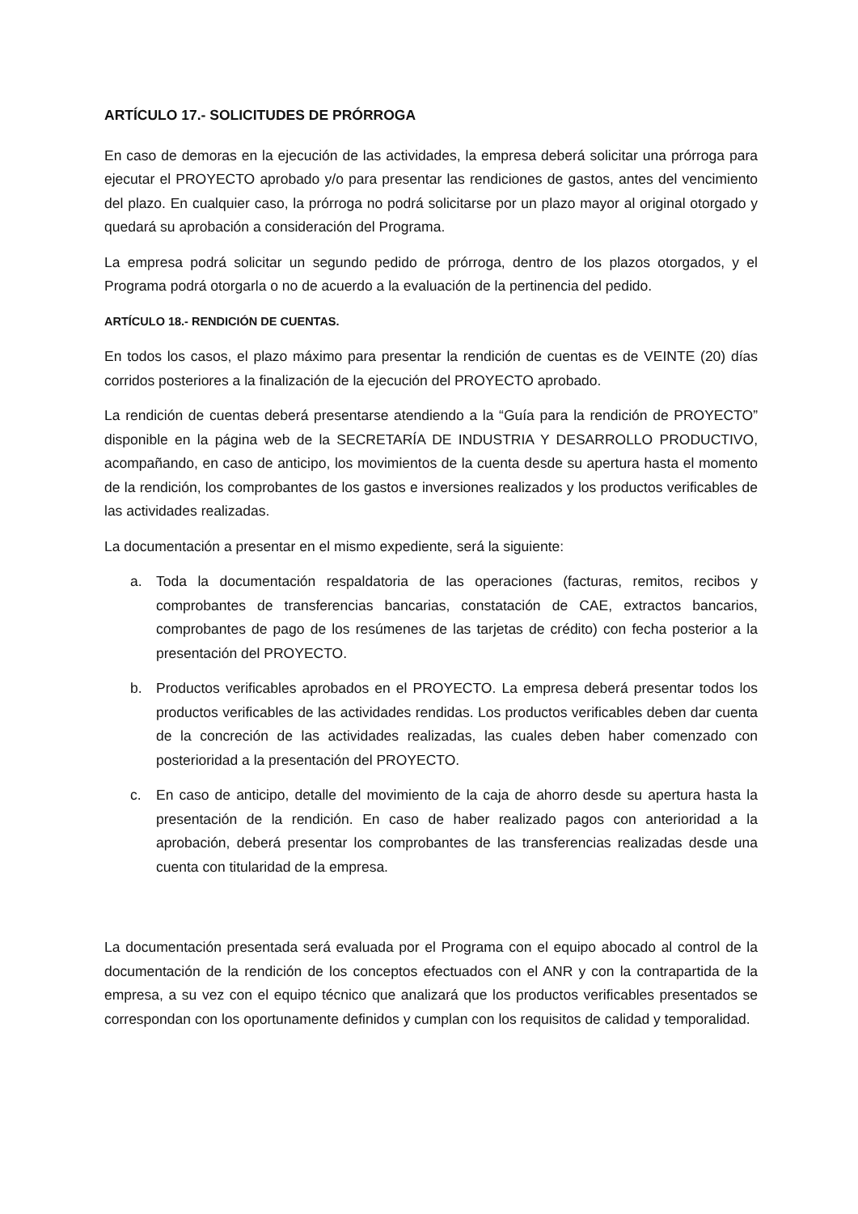ARTÍCULO 17.- SOLICITUDES DE PRÓRROGA
En caso de demoras en la ejecución de las actividades, la empresa deberá solicitar una prórroga para ejecutar el PROYECTO aprobado y/o para presentar las rendiciones de gastos, antes del vencimiento del plazo. En cualquier caso, la prórroga no podrá solicitarse por un plazo mayor al original otorgado y quedará su aprobación a consideración del Programa.
La empresa podrá solicitar un segundo pedido de prórroga, dentro de los plazos otorgados, y el Programa podrá otorgarla o no de acuerdo a la evaluación de la pertinencia del pedido.
ARTÍCULO 18.- RENDICIÓN DE CUENTAS.
En todos los casos, el plazo máximo para presentar la rendición de cuentas es de VEINTE (20) días corridos posteriores a la finalización de la ejecución del PROYECTO aprobado.
La rendición de cuentas deberá presentarse atendiendo a la “Guía para la rendición de PROYECTO” disponible en la página web de la SECRETARÍA DE INDUSTRIA Y DESARROLLO PRODUCTIVO, acompañando, en caso de anticipo, los movimientos de la cuenta desde su apertura hasta el momento de la rendición, los comprobantes de los gastos e inversiones realizados y los productos verificables de las actividades realizadas.
La documentación a presentar en el mismo expediente, será la siguiente:
a. Toda la documentación respaldatoria de las operaciones (facturas, remitos, recibos y comprobantes de transferencias bancarias, constatación de CAE, extractos bancarios, comprobantes de pago de los resúmenes de las tarjetas de crédito) con fecha posterior a la presentación del PROYECTO.
b. Productos verificables aprobados en el PROYECTO. La empresa deberá presentar todos los productos verificables de las actividades rendidas. Los productos verificables deben dar cuenta de la concreción de las actividades realizadas, las cuales deben haber comenzado con posterioridad a la presentación del PROYECTO.
c. En caso de anticipo, detalle del movimiento de la caja de ahorro desde su apertura hasta la presentación de la rendición. En caso de haber realizado pagos con anterioridad a la aprobación, deberá presentar los comprobantes de las transferencias realizadas desde una cuenta con titularidad de la empresa.
La documentación presentada será evaluada por el Programa con el equipo abocado al control de la documentación de la rendición de los conceptos efectuados con el ANR y con la contrapartida de la empresa, a su vez con el equipo técnico que analizará que los productos verificables presentados se correspondan con los oportunamente definidos y cumplan con los requisitos de calidad y temporalidad.